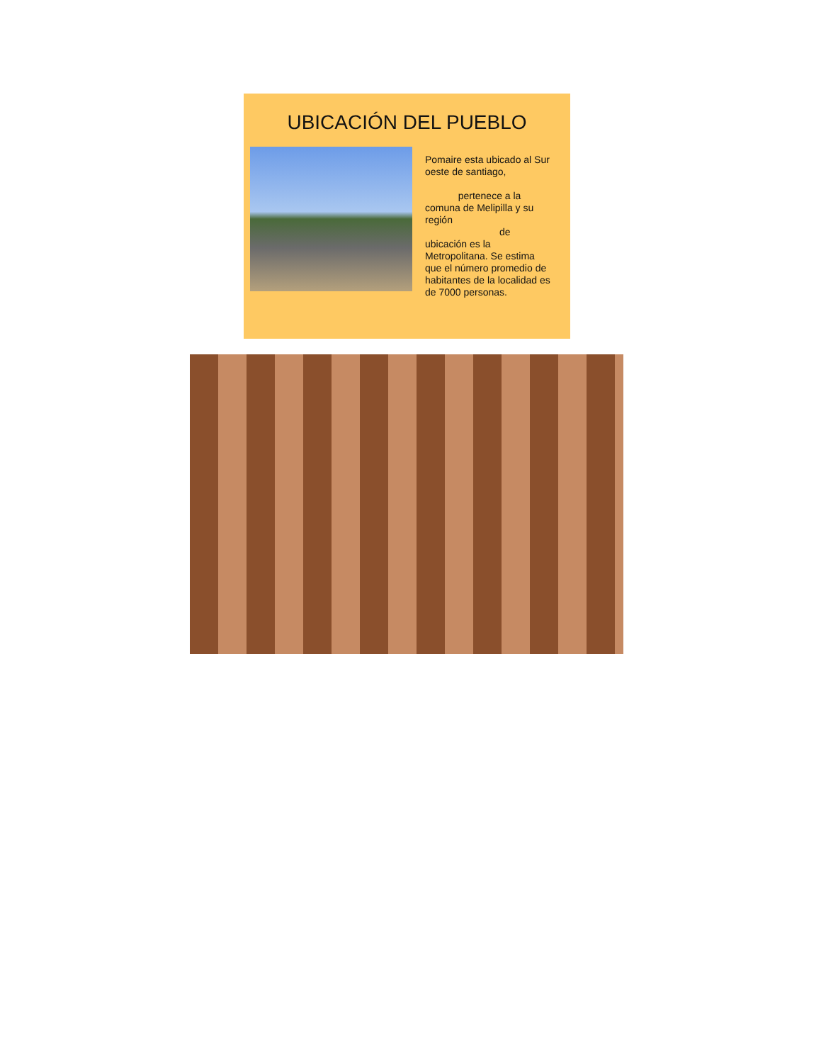UBICACIÓN DEL PUEBLO
Pomaire esta ubicado al Sur oeste de santiago,
pertenece a la comuna de Melipilla y su región
de
ubicación es la Metropolitana. Se estima que el número promedio de habitantes de la localidad es de 7000 personas.